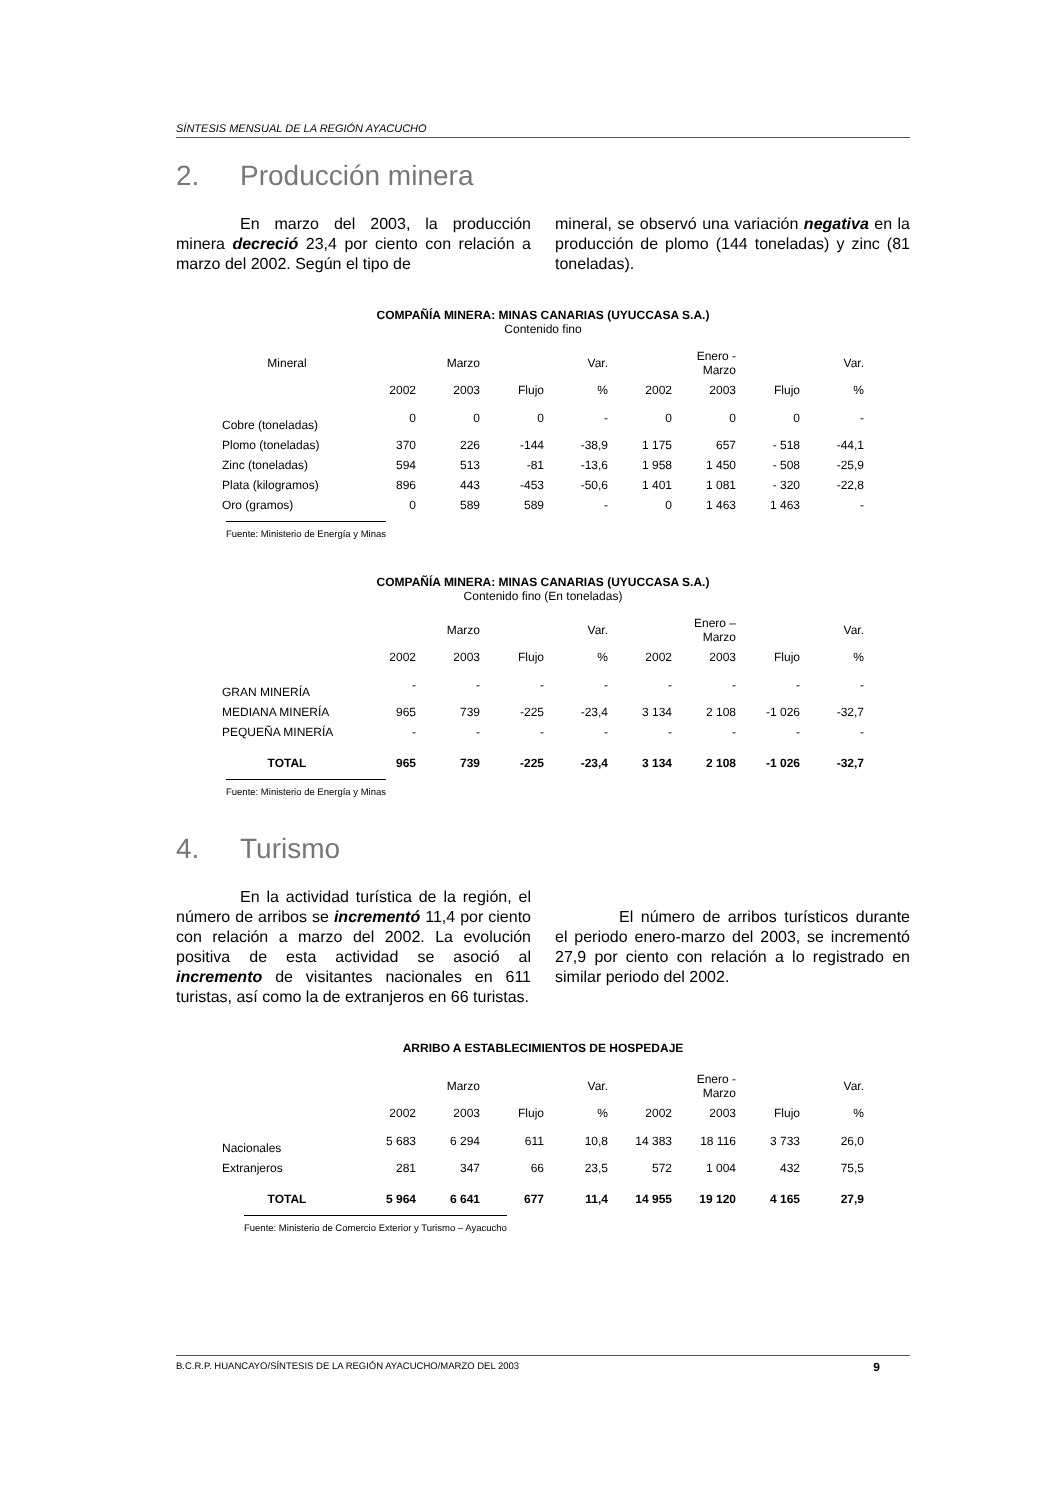SÍNTESIS MENSUAL DE LA REGIÓN AYACUCHO
2. Producción minera
En marzo del 2003, la producción minera decreció 23,4 por ciento con relación a marzo del 2002. Según el tipo de
mineral, se observó una variación negativa en la producción de plomo (144 toneladas) y zinc (81 toneladas).
COMPAÑÍA MINERA: MINAS CANARIAS (UYUCCASA S.A.)
Contenido fino
| Mineral | | Marzo | | Var. | | Enero - Marzo | | Var. |
| --- | --- | --- | --- | --- | --- | --- | --- | --- |
| | 2002 | 2003 | Flujo | % | 2002 | 2003 | Flujo | % |
| Cobre (toneladas) | 0 | 0 | 0 | - | 0 | 0 | 0 | - |
| Plomo (toneladas) | 370 | 226 | -144 | -38,9 | 1 175 | 657 | - 518 | -44,1 |
| Zinc (toneladas) | 594 | 513 | -81 | -13,6 | 1 958 | 1 450 | - 508 | -25,9 |
| Plata (kilogramos) | 896 | 443 | -453 | -50,6 | 1 401 | 1 081 | - 320 | -22,8 |
| Oro (gramos) | 0 | 589 | 589 | - | 0 | 1 463 | 1 463 | - |
Fuente: Ministerio de Energía y Minas
COMPAÑÍA MINERA: MINAS CANARIAS (UYUCCASA S.A.)
Contenido fino (En toneladas)
| | | Marzo | | Var. | | Enero – Marzo | | Var. |
| --- | --- | --- | --- | --- | --- | --- | --- | --- |
| | 2002 | 2003 | Flujo | % | 2002 | 2003 | Flujo | % |
| GRAN MINERÍA | - | - | - | - | - | - | - | - |
| MEDIANA MINERÍA | 965 | 739 | -225 | -23,4 | 3 134 | 2 108 | -1 026 | -32,7 |
| PEQUEÑA MINERÍA | - | - | - | - | - | - | - | - |
| TOTAL | 965 | 739 | -225 | -23,4 | 3 134 | 2 108 | -1 026 | -32,7 |
Fuente: Ministerio de Energía y Minas
4. Turismo
En la actividad turística de la región, el número de arribos se incrementó 11,4 por ciento con relación a marzo del 2002. La evolución positiva de esta actividad se asoció al incremento de visitantes nacionales en 611 turistas, así como la de extranjeros en 66 turistas.
El número de arribos turísticos durante el periodo enero-marzo del 2003, se incrementó 27,9 por ciento con relación a lo registrado en similar periodo del 2002.
ARRIBO A ESTABLECIMIENTOS DE HOSPEDAJE
| | | Marzo | | Var. | | Enero - Marzo | | Var. |
| --- | --- | --- | --- | --- | --- | --- | --- | --- |
| | 2002 | 2003 | Flujo | % | 2002 | 2003 | Flujo | % |
| Nacionales | 5 683 | 6 294 | 611 | 10,8 | 14 383 | 18 116 | 3 733 | 26,0 |
| Extranjeros | 281 | 347 | 66 | 23,5 | 572 | 1 004 | 432 | 75,5 |
| TOTAL | 5 964 | 6 641 | 677 | 11,4 | 14 955 | 19 120 | 4 165 | 27,9 |
Fuente: Ministerio de Comercio Exterior y Turismo – Ayacucho
B.C.R.P. HUANCAYO/SÍNTESIS DE LA REGIÓN AYACUCHO/MARZO DEL 2003 9